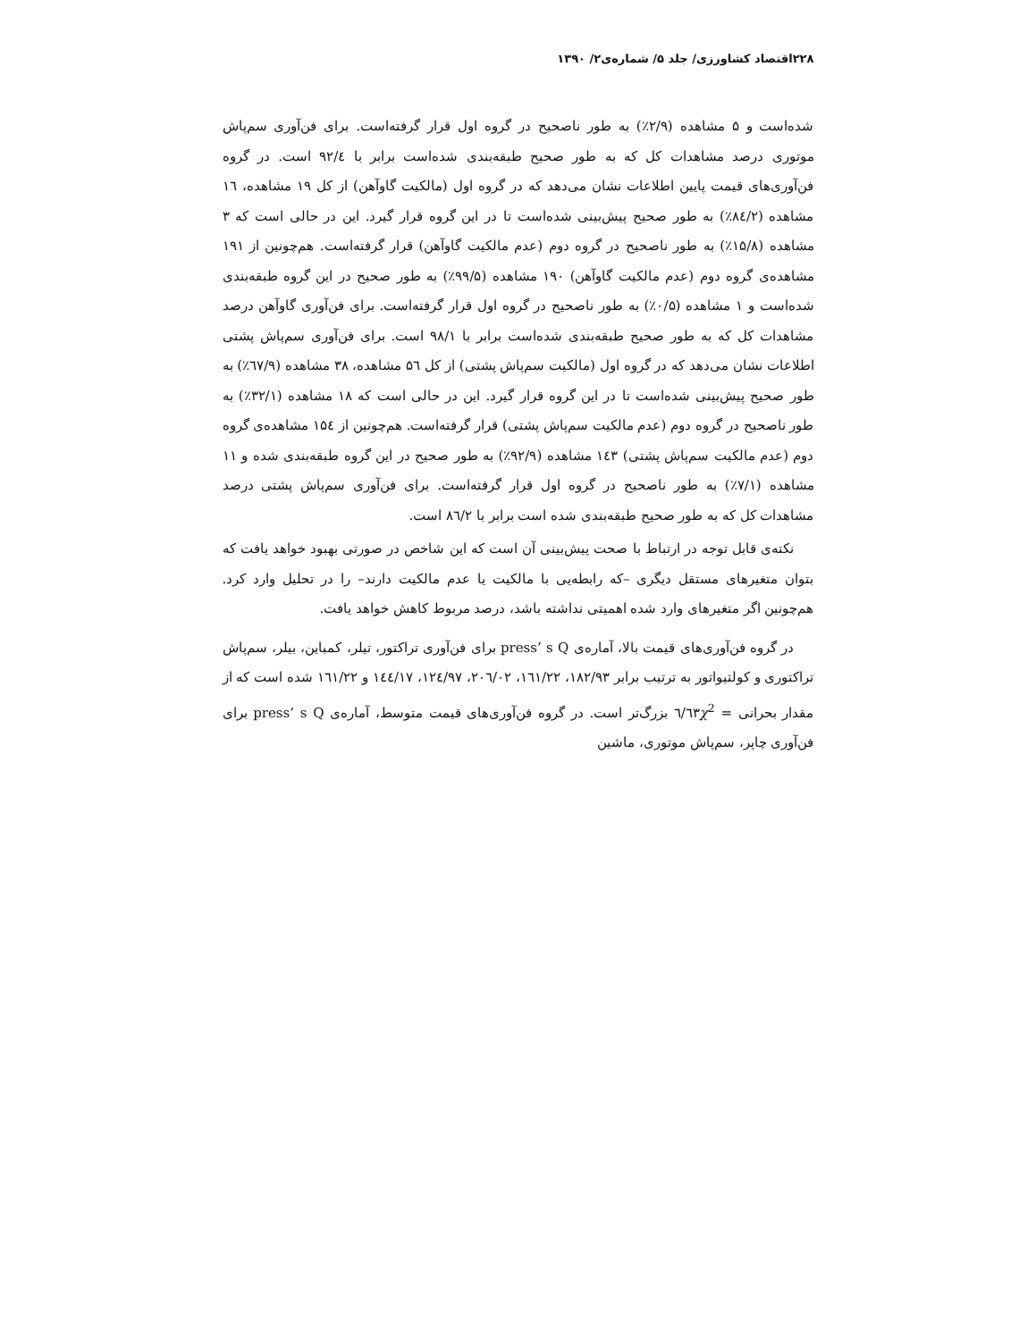۲۲۸اقتصاد کشاورزی/ جلد ۵/ شماره‌ی۲/ ۱۳۹۰
شده‌است و ۵ مشاهده (۲/۹٪) به طور ناصحیح در گروه اول قرار گرفته‌است. برای فن‌آوری سم‌پاش موتوری درصد مشاهدات کل که به طور صحیح طبقه‌بندی شده‌است برابر با ۹۲/٤ است. در گروه فن‌آوری‌های قیمت پایین اطلاعات نشان می‌دهد که در گروه اول (مالکیت گاوآهن) از کل ۱۹ مشاهده، ۱٦ مشاهده (۸٤/۲٪) به طور صحیح پیش‌بینی شده‌است تا در این گروه قرار گیرد. این در حالی است که ۳ مشاهده (۱۵/۸٪) به طور ناصحیح در گروه دوم (عدم مالکیت گاوآهن) قرار گرفته‌است. هم‌چونین از ۱۹۱ مشاهده‌ی گروه دوم (عدم مالکیت گاوآهن) ۱۹۰ مشاهده (۹۹/۵٪) به طور صحیح در این گروه طبقه‌بندی شده‌است و ۱ مشاهده (۰/۵٪) به طور ناصحیح در گروه اول قرار گرفته‌است. برای فن‌آوری گاوآهن درصد مشاهدات کل که به طور صحیح طبقه‌بندی شده‌است برابر با ۹۸/۱ است. برای فن‌آوری سم‌پاش پشتی اطلاعات نشان می‌دهد که در گروه اول (مالکیت سم‌پاش پشتی) از کل ۵٦ مشاهده، ۳۸ مشاهده (٦۷/۹٪) به طور صحیح پیش‌بینی شده‌است تا در این گروه قرار گیرد. این در حالی است که ۱۸ مشاهده (۳۲/۱٪) به طور ناصحیح در گروه دوم (عدم مالکیت سم‌پاش پشتی) قرار گرفته‌است. هم‌چونین از ۱۵٤ مشاهده‌ی گروه دوم (عدم مالکیت سم‌پاش پشتی) ۱٤۳ مشاهده (۹۲/۹٪) به طور صحیح در این گروه طبقه‌بندی شده و ۱۱ مشاهده (۷/۱٪) به طور ناصحیح در گروه اول قرار گرفته‌است. برای فن‌آوری سم‌پاش پشتی درصد مشاهدات کل که به طور صحیح طبقه‌بندی شده است برابر با ۸٦/۲ است.
نکته‌ی قابل توجه در ارتباط با صحت پیش‌بینی آن است که این شاخص در صورتی بهبود خواهد یافت که بتوان متغیرهای مستقل دیگری –که رابطه‌یی با مالکیت یا عدم مالکیت دارند– را در تحلیل وارد کرد. هم‌چونین اگر متغیرهای وارد شده اهمیتی نداشته باشد، درصد مربوط کاهش خواهد یافت.
در گروه فن‌آوری‌های قیمت بالا، آماره‌ی press’ s Q برای فن‌آوری تراکتور، تیلر، کمباین، بیلر، سم‌پاش تراکتوری و کولتیواتور به ترتیب برابر ۱۸۲/۹۳، ۱٦۱/۲۲، ۲۰٦/۰۲، ۱۲٤/۹۷، ۱٤٤/۱۷ و ۱٦۱/۲۲ شده است که از مقدار بحرانی χ<sup>2</sup> =٦/٦۳ بزرگ‌تر است. در گروه فن‌آوری‌های قیمت متوسط، آماره‌ی press’ s Q برای فن‌آوری چاپر، سم‌پاش موتوری، ماشین